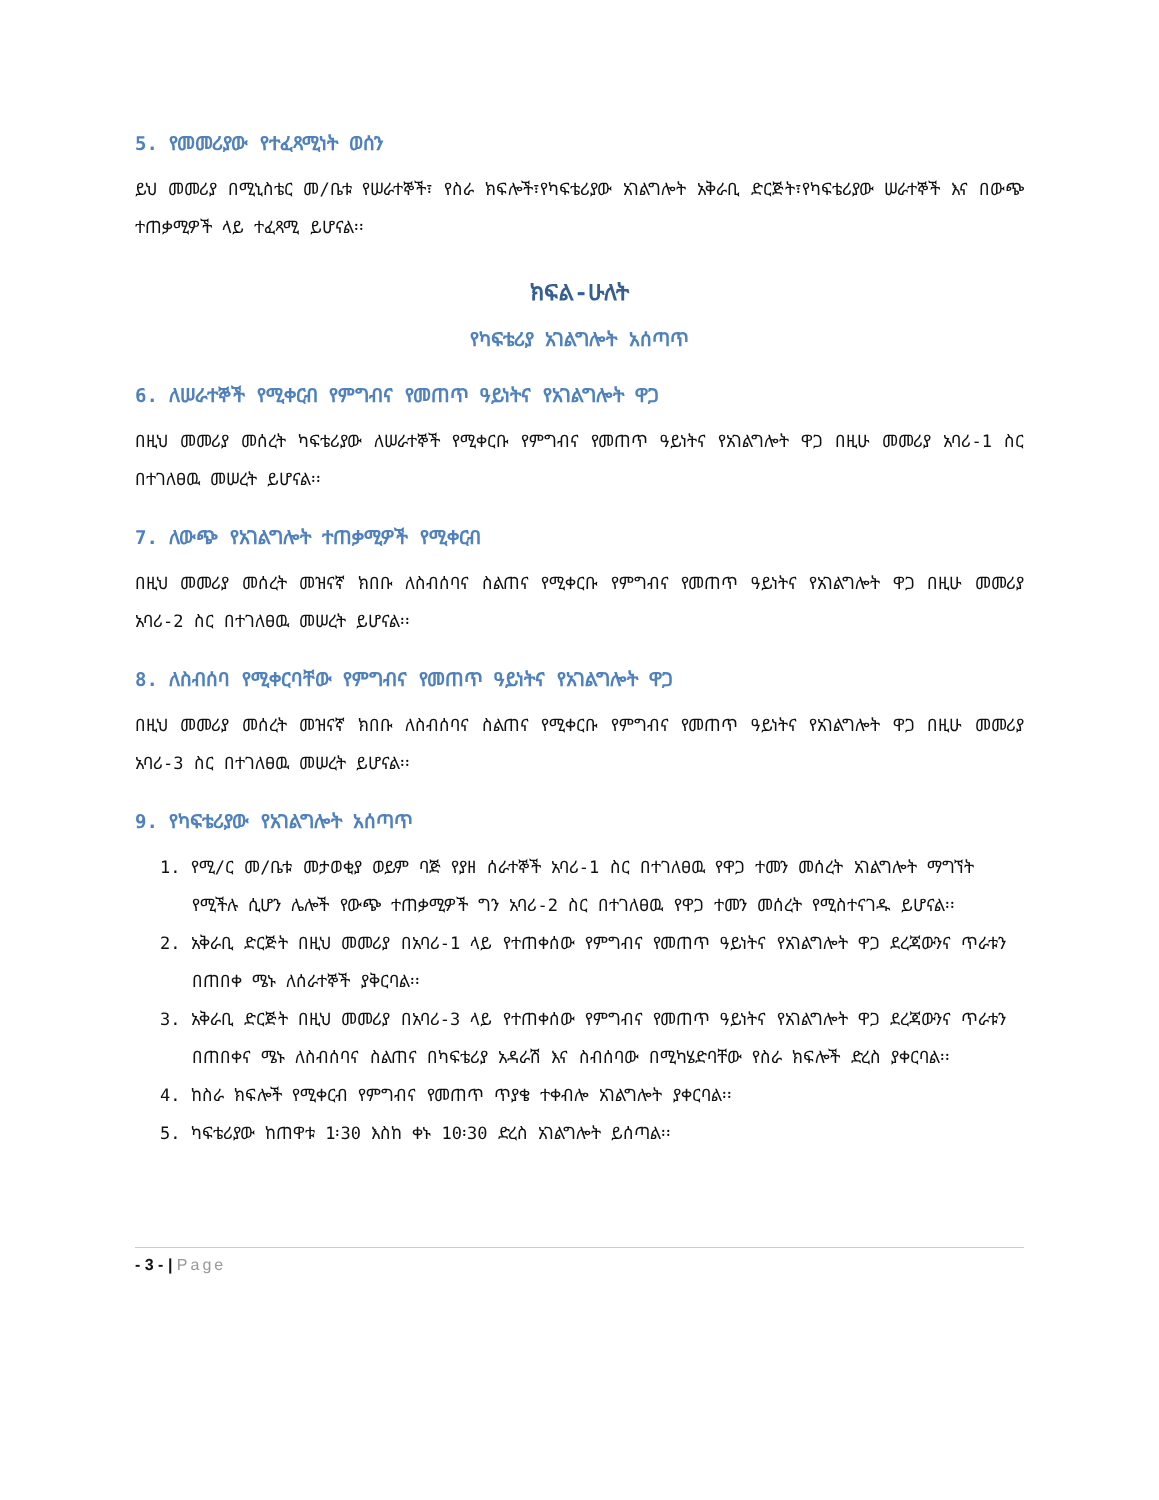5. የመመሪያው የተፈጻሚነት ወሰን
ይህ መመሪያ በሚኒስቴር መ/ቤቱ የሠራተኞች፣ የስራ ክፍሎች፣የካፍቴሪያው አገልግሎት አቅራቢ ድርጅት፣የካፍቴሪያው ሠራተኞች እና በውጭ ተጠቃሚዎች ላይ ተፈጻሚ ይሆናል፡፡
ክፍል-ሁለት
የካፍቴሪያ አገልግሎት አሰጣጥ
6. ለሠራተኞች የሚቀርብ የምግብና የመጠጥ ዓይነትና የአገልግሎት ዋጋ
በዚህ መመሪያ መሰረት ካፍቴሪያው ለሠራተኞች የሚቀርቡ የምግብና የመጠጥ ዓይነትና የአገልግሎት ዋጋ በዚሁ መመሪያ አባሪ-1 ስር በተገለፀዉ መሠረት ይሆናል፡፡
7. ለውጭ የአገልግሎት ተጠቃሚዎች የሚቀርብ
በዚህ መመሪያ መሰረት መዝናኛ ክበቡ ለስብሰባና ስልጠና የሚቀርቡ የምግብና የመጠጥ ዓይነትና የአገልግሎት ዋጋ በዚሁ መመሪያ አባሪ-2 ስር በተገለፀዉ መሠረት ይሆናል፡፡
8. ለስብሰባ የሚቀርባቸው የምግብና የመጠጥ ዓይነትና የአገልግሎት ዋጋ
በዚህ መመሪያ መሰረት መዝናኛ ክበቡ ለስብሰባና ስልጠና የሚቀርቡ የምግብና የመጠጥ ዓይነትና የአገልግሎት ዋጋ በዚሁ መመሪያ አባሪ-3 ስር በተገለፀዉ መሠረት ይሆናል፡፡
9. የካፍቴሪያው የአገልግሎት አሰጣጥ
1. የሚ/ር መ/ቤቱ መታወቂያ ወይም ባጅ የያዘ ሰራተኞች አባሪ-1 ስር በተገለፀዉ የዋጋ ተመን መሰረት አገልግሎት ማግኘት የሚችሉ ሲሆን ሌሎች የውጭ ተጠቃሚዎች ግን አባሪ-2 ስር በተገለፀዉ የዋጋ ተመን መሰረት የሚስተናገዱ ይሆናል፡፡
2. አቅራቢ ድርጅት በዚህ መመሪያ በአባሪ-1 ላይ የተጠቀሰው የምግብና የመጠጥ ዓይነትና የአገልግሎት ዋጋ ደረጃውንና ጥራቱን በጠበቀ ሜኑ ለሰራተኞች ያቅርባል፡፡
3. አቅራቢ ድርጅት በዚህ መመሪያ በአባሪ-3 ላይ የተጠቀሰው የምግብና የመጠጥ ዓይነትና የአገልግሎት ዋጋ ደረጃውንና ጥራቱን በጠበቀና ሜኑ ለስብሰባና ስልጠና በካፍቴሪያ አዳራሽ እና ስብሰባው በሚካሄድባቸው የስራ ክፍሎች ድረስ ያቀርባል፡፡
4. ከስራ ክፍሎች የሚቀርብ የምግብና የመጠጥ ጥያቄ ተቀብሎ አገልግሎት ያቀርባል፡፡
5. ካፍቴሪያው ከጠዋቱ 1፡30 እስከ ቀኑ 10፡30 ድረስ አገልግሎት ይሰጣል፡፡
- 3 - | Page